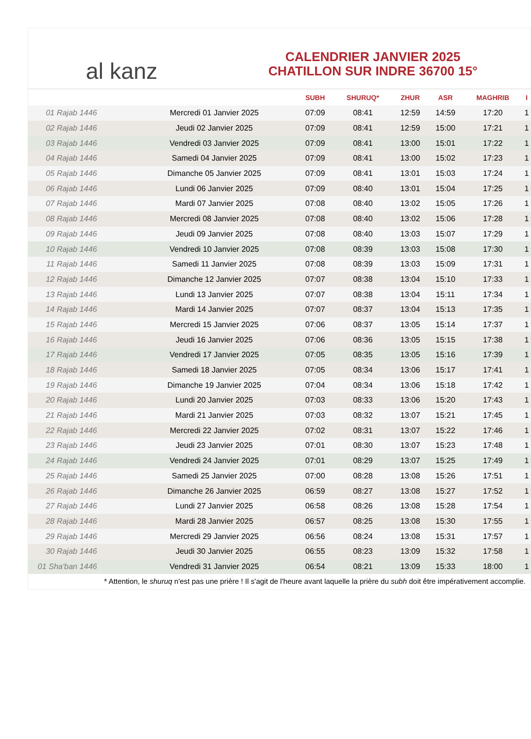al kanz
CALENDRIER JANVIER 2025
CHATILLON SUR INDRE 36700 15°
| | | SUBH | SHURUQ* | ZHUR | ASR | MAGHRIB | I |
| --- | --- | --- | --- | --- | --- | --- | --- |
| 01 Rajab 1446 | Mercredi 01 Janvier 2025 | 07:09 | 08:41 | 12:59 | 14:59 | 17:20 | 1 |
| 02 Rajab 1446 | Jeudi 02 Janvier 2025 | 07:09 | 08:41 | 12:59 | 15:00 | 17:21 | 1 |
| 03 Rajab 1446 | Vendredi 03 Janvier 2025 | 07:09 | 08:41 | 13:00 | 15:01 | 17:22 | 1 |
| 04 Rajab 1446 | Samedi 04 Janvier 2025 | 07:09 | 08:41 | 13:00 | 15:02 | 17:23 | 1 |
| 05 Rajab 1446 | Dimanche 05 Janvier 2025 | 07:09 | 08:41 | 13:01 | 15:03 | 17:24 | 1 |
| 06 Rajab 1446 | Lundi 06 Janvier 2025 | 07:09 | 08:40 | 13:01 | 15:04 | 17:25 | 1 |
| 07 Rajab 1446 | Mardi 07 Janvier 2025 | 07:08 | 08:40 | 13:02 | 15:05 | 17:26 | 1 |
| 08 Rajab 1446 | Mercredi 08 Janvier 2025 | 07:08 | 08:40 | 13:02 | 15:06 | 17:28 | 1 |
| 09 Rajab 1446 | Jeudi 09 Janvier 2025 | 07:08 | 08:40 | 13:03 | 15:07 | 17:29 | 1 |
| 10 Rajab 1446 | Vendredi 10 Janvier 2025 | 07:08 | 08:39 | 13:03 | 15:08 | 17:30 | 1 |
| 11 Rajab 1446 | Samedi 11 Janvier 2025 | 07:08 | 08:39 | 13:03 | 15:09 | 17:31 | 1 |
| 12 Rajab 1446 | Dimanche 12 Janvier 2025 | 07:07 | 08:38 | 13:04 | 15:10 | 17:33 | 1 |
| 13 Rajab 1446 | Lundi 13 Janvier 2025 | 07:07 | 08:38 | 13:04 | 15:11 | 17:34 | 1 |
| 14 Rajab 1446 | Mardi 14 Janvier 2025 | 07:07 | 08:37 | 13:04 | 15:13 | 17:35 | 1 |
| 15 Rajab 1446 | Mercredi 15 Janvier 2025 | 07:06 | 08:37 | 13:05 | 15:14 | 17:37 | 1 |
| 16 Rajab 1446 | Jeudi 16 Janvier 2025 | 07:06 | 08:36 | 13:05 | 15:15 | 17:38 | 1 |
| 17 Rajab 1446 | Vendredi 17 Janvier 2025 | 07:05 | 08:35 | 13:05 | 15:16 | 17:39 | 1 |
| 18 Rajab 1446 | Samedi 18 Janvier 2025 | 07:05 | 08:34 | 13:06 | 15:17 | 17:41 | 1 |
| 19 Rajab 1446 | Dimanche 19 Janvier 2025 | 07:04 | 08:34 | 13:06 | 15:18 | 17:42 | 1 |
| 20 Rajab 1446 | Lundi 20 Janvier 2025 | 07:03 | 08:33 | 13:06 | 15:20 | 17:43 | 1 |
| 21 Rajab 1446 | Mardi 21 Janvier 2025 | 07:03 | 08:32 | 13:07 | 15:21 | 17:45 | 1 |
| 22 Rajab 1446 | Mercredi 22 Janvier 2025 | 07:02 | 08:31 | 13:07 | 15:22 | 17:46 | 1 |
| 23 Rajab 1446 | Jeudi 23 Janvier 2025 | 07:01 | 08:30 | 13:07 | 15:23 | 17:48 | 1 |
| 24 Rajab 1446 | Vendredi 24 Janvier 2025 | 07:01 | 08:29 | 13:07 | 15:25 | 17:49 | 1 |
| 25 Rajab 1446 | Samedi 25 Janvier 2025 | 07:00 | 08:28 | 13:08 | 15:26 | 17:51 | 1 |
| 26 Rajab 1446 | Dimanche 26 Janvier 2025 | 06:59 | 08:27 | 13:08 | 15:27 | 17:52 | 1 |
| 27 Rajab 1446 | Lundi 27 Janvier 2025 | 06:58 | 08:26 | 13:08 | 15:28 | 17:54 | 1 |
| 28 Rajab 1446 | Mardi 28 Janvier 2025 | 06:57 | 08:25 | 13:08 | 15:30 | 17:55 | 1 |
| 29 Rajab 1446 | Mercredi 29 Janvier 2025 | 06:56 | 08:24 | 13:08 | 15:31 | 17:57 | 1 |
| 30 Rajab 1446 | Jeudi 30 Janvier 2025 | 06:55 | 08:23 | 13:09 | 15:32 | 17:58 | 1 |
| 01 Sha'ban 1446 | Vendredi 31 Janvier 2025 | 06:54 | 08:21 | 13:09 | 15:33 | 18:00 | 1 |
* Attention, le shuruq n'est pas une prière ! Il s'agit de l'heure avant laquelle la prière du subh doit être impérativement accomplie.